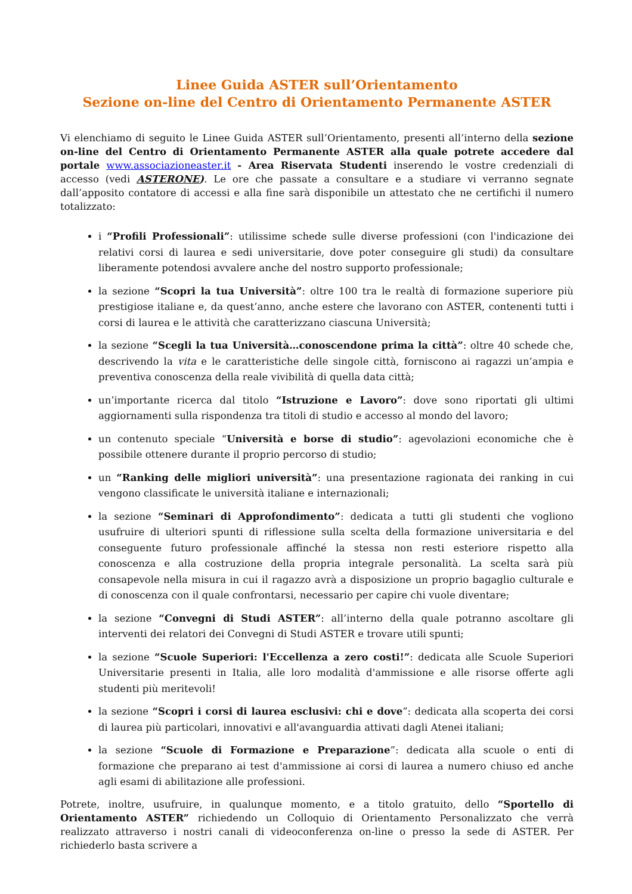Linee Guida ASTER sull’Orientamento
Sezione on-line del Centro di Orientamento Permanente ASTER
Vi elenchiamo di seguito le Linee Guida ASTER sull’Orientamento, presenti all’interno della sezione on-line del Centro di Orientamento Permanente ASTER alla quale potrete accedere dal portale www.associazioneaster.it - Area Riservata Studenti inserendo le vostre credenziali di accesso (vedi ASTERONE). Le ore che passate a consultare e a studiare vi verranno segnate dall’apposito contatore di accessi e alla fine sarà disponibile un attestato che ne certifichi il numero totalizzato:
i “Profili Professionali”: utilissime schede sulle diverse professioni (con l'indicazione dei relativi corsi di laurea e sedi universitarie, dove poter conseguire gli studi) da consultare liberamente potendosi avvalere anche del nostro supporto professionale;
la sezione “Scopri la tua Università”: oltre 100 tra le realtà di formazione superiore più prestigiose italiane e, da quest’anno, anche estere che lavorano con ASTER, contenenti tutti i corsi di laurea e le attività che caratterizzano ciascuna Università;
la sezione “Scegli la tua Università…conoscendone prima la città”: oltre 40 schede che, descrivendo la vita e le caratteristiche delle singole città, forniscono ai ragazzi un’ampia e preventiva conoscenza della reale vivibilità di quella data città;
un’importante ricerca dal titolo “Istruzione e Lavoro”: dove sono riportati gli ultimi aggiornamenti sulla rispondenza tra titoli di studio e accesso al mondo del lavoro;
un contenuto speciale “Università e borse di studio”: agevolazioni economiche che è possibile ottenere durante il proprio percorso di studio;
un “Ranking delle migliori università”: una presentazione ragionata dei ranking in cui vengono classificate le università italiane e internazionali;
la sezione “Seminari di Approfondimento”: dedicata a tutti gli studenti che vogliono usufruire di ulteriori spunti di riflessione sulla scelta della formazione universitaria e del conseguente futuro professionale affinché la stessa non resti esteriore rispetto alla conoscenza e alla costruzione della propria integrale personalità. La scelta sarà più consapevole nella misura in cui il ragazzo avrà a disposizione un proprio bagaglio culturale e di conoscenza con il quale confrontarsi, necessario per capire chi vuole diventare;
la sezione “Convegni di Studi ASTER”: all’interno della quale potranno ascoltare gli interventi dei relatori dei Convegni di Studi ASTER e trovare utili spunti;
la sezione “Scuole Superiori: l'Eccellenza a zero costi!”: dedicata alle Scuole Superiori Universitarie presenti in Italia, alle loro modalità d'ammissione e alle risorse offerte agli studenti più meritevoli!
la sezione “Scopri i corsi di laurea esclusivi: chi e dove”: dedicata alla scoperta dei corsi di laurea più particolari, innovativi e all'avanguardia attivati dagli Atenei italiani;
la sezione “Scuole di Formazione e Preparazione”: dedicata alla scuole o enti di formazione che preparano ai test d'ammissione ai corsi di laurea a numero chiuso ed anche agli esami di abilitazione alle professioni.
Potrete, inoltre, usufruire, in qualunque momento, e a titolo gratuito, dello “Sportello di Orientamento ASTER” richiedendo un Colloquio di Orientamento Personalizzato che verrà realizzato attraverso i nostri canali di videoconferenza on-line o presso la sede di ASTER. Per richiederlo basta scrivere a